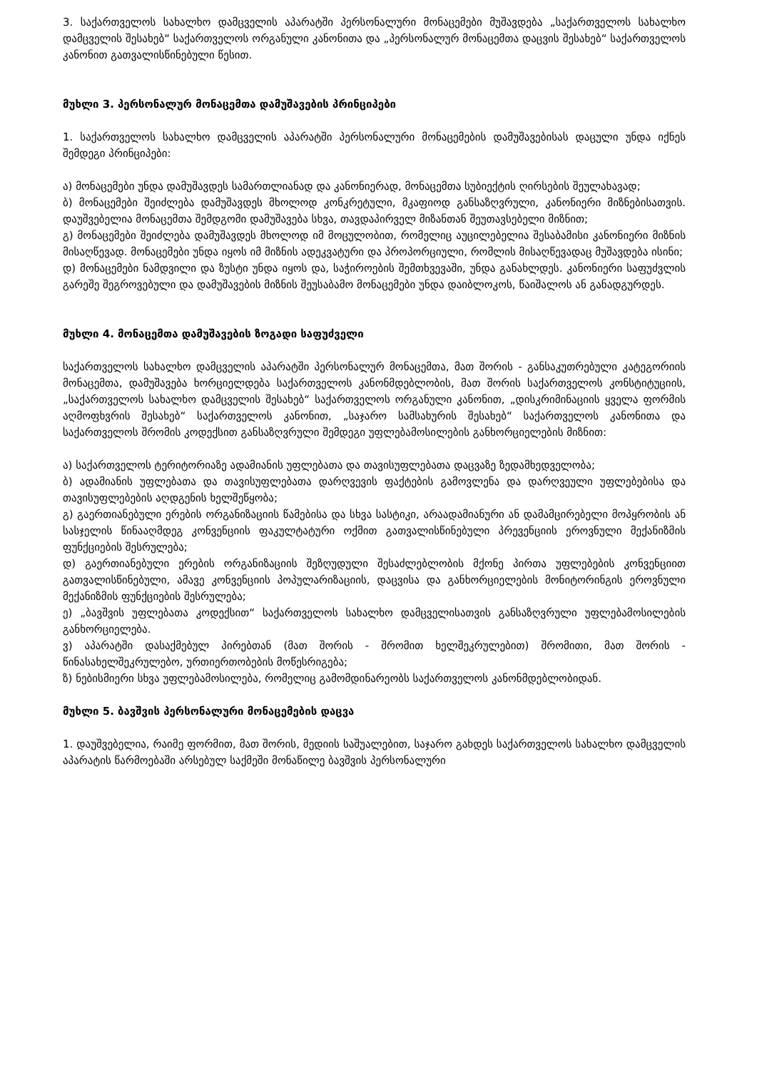3. საქართველოს სახალხო დამცველის აპარატში პერსონალური მონაცემები მუშავდება „საქართველოს სახალხო დამცველის შესახებ“ საქართველოს ორგანული კანონითა და „პერსონალურ მონაცემთა დაცვის შესახებ“ საქართველოს კანონით გათვალისწინებული წესით.
მუხლი 3. პერსონალურ მონაცემთა დამუშავების პრინციპები
1. საქართველოს სახალხო დამცველის აპარატში პერსონალური მონაცემების დამუშავებისას დაცული უნდა იქნეს შემდეგი პრინციპები:
ა) მონაცემები უნდა დამუშავდეს სამართლიანად და კანონიერად, მონაცემთა სუბიექტის ღირსების შეულახავად;
ბ) მონაცემები შეიძლება დამუშავდეს მხოლოდ კონკრეტული, მკაფიოდ განსაზღვრული, კანონიერი მიზნებისათვის. დაუშვებელია მონაცემთა შემდგომი დამუშავება სხვა, თავდაპირველ მიზანთან შეუთავსებელი მიზნით;
გ) მონაცემები შეიძლება დამუშავდეს მხოლოდ იმ მოცულობით, რომელიც აუცილებელია შესაბამისი კანონიერი მიზნის მისაღწევად. მონაცემები უნდა იყოს იმ მიზნის ადეკვატური და პროპორციული, რომლის მისაღწევადაც მუშავდება ისინი;
დ) მონაცემები ნამდვილი და ზუსტი უნდა იყოს და, საჭიროების შემთხვევაში, უნდა განახლდეს. კანონიერი საფუძვლის გარეშე შეგროვებული და დამუშავების მიზნის შეუსაბამო მონაცემები უნდა დაიბლოკოს, წაიშალოს ან განადგურდეს.
მუხლი 4. მონაცემთა დამუშავების ზოგადი საფუძველი
საქართველოს სახალხო დამცველის აპარატში პერსონალურ მონაცემთა, მათ შორის - განსაკუთრებული კატეგორიის მონაცემთა, დამუშავება ხორციელდება საქართველოს კანონმდებლობის, მათ შორის საქართველოს კონსტიტუციის, „საქართველოს სახალხო დამცველის შესახებ“ საქართველოს ორგანული კანონით, „დისკრიმინაციის ყველა ფორმის აღმოფხვრის შესახებ“ საქართველოს კანონით, „საჯარო სამსახურის შესახებ“ საქართველოს კანონითა და საქართველოს შრომის კოდექსით განსაზღვრული შემდეგი უფლებამოსილების განხორციელების მიზნით:
ა) საქართველოს ტერიტორიაზე ადამიანის უფლებათა და თავისუფლებათა დაცვაზე ზედამხედველობა;
ბ) ადამიანის უფლებათა და თავისუფლებათა დარღვევის ფაქტების გამოვლენა და დარღვეული უფლებებისა და თავისუფლებების აღდგენის ხელშეწყობა;
გ) გაერთიანებული ერების ორგანიზაციის წამებისა და სხვა სასტიკი, არაადამიანური ან დამამცირებელი მოპყრობის ან სასჯელის წინააღმდეგ კონვენციის ფაკულტატური ოქმით გათვალისწინებული პრევენციის ეროვნული მექანიზმის ფუნქციების შესრულება;
დ) გაერთიანებული ერების ორგანიზაციის შეზღუდული შესაძლებლობის მქონე პირთა უფლებების კონვენციით გათვალისწინებული, ამავე კონვენციის პოპულარიზაციის, დაცვისა და განხორციელების მონიტორინგის ეროვნული მექანიზმის ფუნქციების შესრულება;
ე) „ბავშვის უფლებათა კოდექსით“ საქართველოს სახალხო დამცველისათვის განსაზღვრული უფლებამოსილების განხორციელება.
ვ) აპარატში დასაქმებულ პირებთან (მათ შორის - შრომით ხელშეკრულებით) შრომითი, მათ შორის - წინასახელშეკრულებო, ურთიერთობების მოწესრიგება;
ზ) ნებისმიერი სხვა უფლებამოსილება, რომელიც გამომდინარეობს საქართველოს კანონმდებლობიდან.
მუხლი 5. ბავშვის პერსონალური მონაცემების დაცვა
1. დაუშვებელია, რაიმე ფორმით, მათ შორის, მედიის საშუალებით, საჯარო გახდეს საქართველოს სახალხო დამცველის აპარატის წარმოებაში არსებულ საქმეში მონაწილე ბავშვის პერსონალური